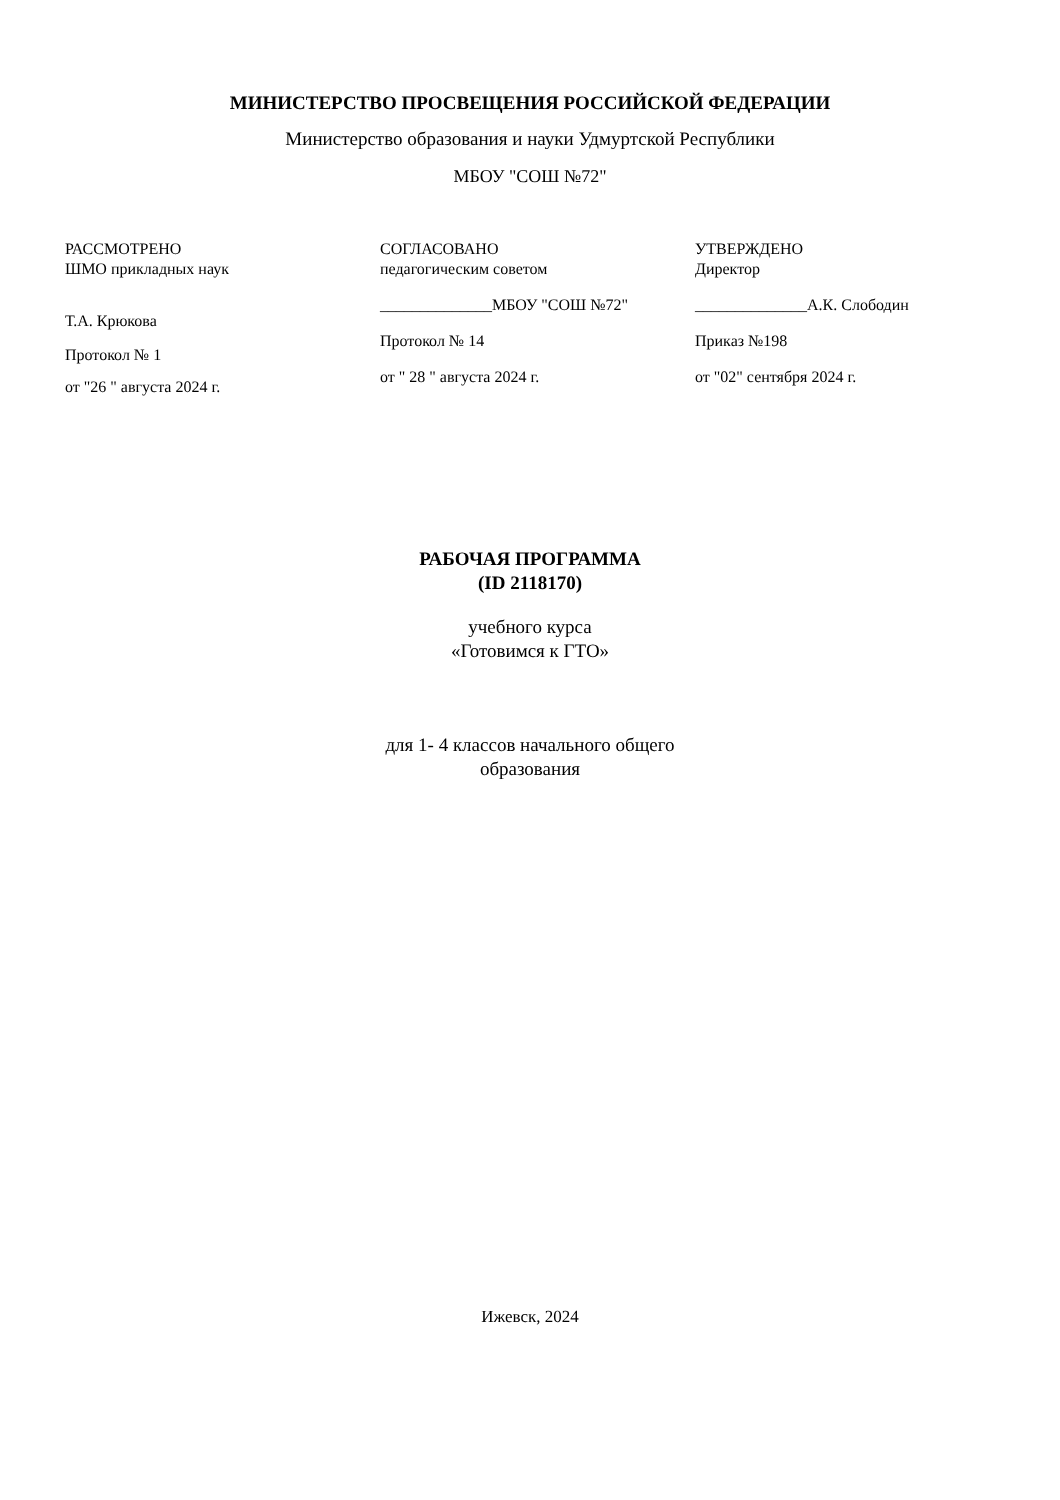МИНИСТЕРСТВО ПРОСВЕЩЕНИЯ РОССИЙСКОЙ ФЕДЕРАЦИИ
Министерство образования и науки Удмуртской Республики
МБОУ "СОШ №72"
РАССМОТРЕНО
ШМО прикладных наук
Т.А. Крюкова
Протокол № 1
от "26 " августа 2024 г.
СОГЛАСОВАНО
педагогическим советом
______________МБОУ "СОШ №72"
Протокол № 14
от " 28 " августа 2024 г.
УТВЕРЖДЕНО
Директор
______________А.К. Слободин
Приказ №198
от "02" сентября 2024 г.
РАБОЧАЯ ПРОГРАММА
(ID 2118170)
учебного курса
«Готовимся к ГТО»
для 1- 4 классов начального общего
образования
Ижевск, 2024